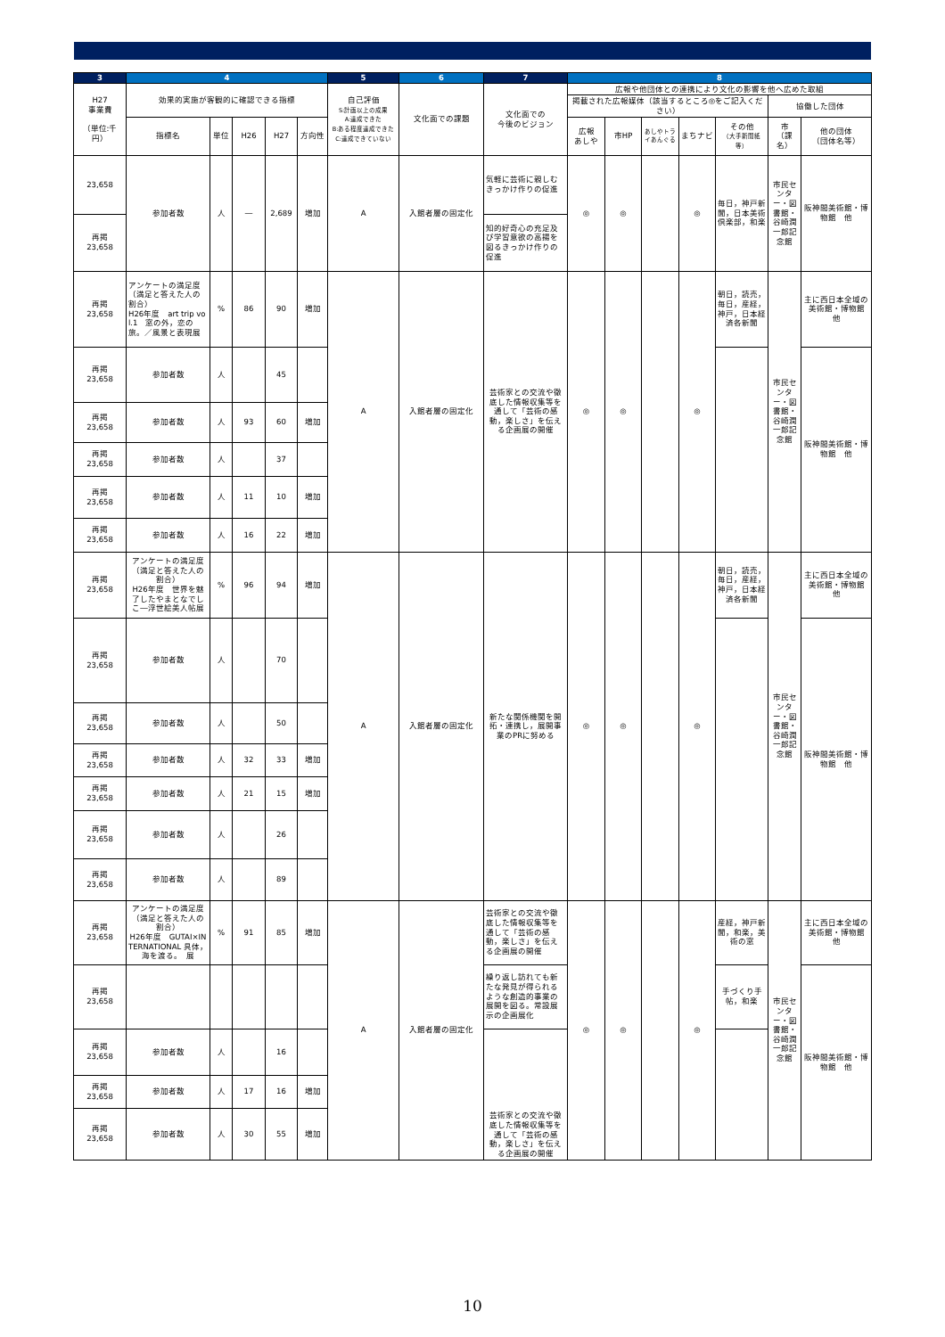| 3 | 4 | | | | | 5 | 6 | 7 | 8 | | | | | | |
| --- | --- | --- | --- | --- | --- | --- | --- | --- | --- | --- | --- | --- | --- | --- | --- |
| H27 事業費 （単位:千円） | 効果的実施が客観的に確認できる指標 | | | | | 自己評価 S:計画以上の成果 A:達成できた B:ある程度達成できた C:達成できていない | 文化面での課題 | 文化面での 今後のビジョン | 広報や他団体との連携により文化の影響を他へ広めた取組 | | | | | | |
| | | | | | | | | | 掲載された広報媒体（該当するところ◎をご記入ください） | | | | | 協働した団体 | |
| | 指標名 | 単位 | H26 | H27 | 方向性 | | | | 広報 あしや | 市HP | あしやトライあんぐる | まちナビ | その他 （大手新聞紙等） | 市 （課名） | 他の団体 （団体名等） |
| 23,658 | 参加者数 | 人 | ― | 2,689 | 増加 | A | 入館者層の固定化 | 気軽に芸術に親しむきっかけ作りの促進 | ◎ | ◎ | | ◎ | 毎日，神戸新聞，日本美術倶楽部，和楽 | 市民センター・図書館・谷崎潤一郎記念館 | 阪神間美術館・博物館 他 |
| 再掲 23,658 | | | | | | | | 知的好奇心の充足及び学習意欲の高揚を図るきっかけ作りの促進 | | | | | | | |
| 再掲 23,658 | アンケートの満足度（満足と答えた人の割合） H26年度 art trip vol.1 窓の外，恋の旅。／風景と表現展 | % | 86 | 90 | 増加 | A | 入館者層の固定化 | 芸術家との交流や徹底した情報収集等を通して「芸術の感動，楽しさ」を伝える企画展の開催 | ◎ | ◎ | | ◎ | 朝日，読売，毎日，産経，神戸，日本経済各新聞 | 市民センター・図書館・谷崎潤一郎記念館 | 主に西日本全域の美術館・博物館 他 |
| 再掲 23,658 | 参加者数 | 人 | | 45 | | | | | | | | | | | 阪神間美術館・博物館 他 |
| 再掲 23,658 | 参加者数 | 人 | 93 | 60 | 増加 | | | | | | | | | | |
| 再掲 23,658 | 参加者数 | 人 | | 37 | | | | | | | | | | | |
| 再掲 23,658 | 参加者数 | 人 | 11 | 10 | 増加 | | | | | | | | | | |
| 再掲 23,658 | 参加者数 | 人 | 16 | 22 | 増加 | | | | | | | | | | |
| 再掲 23,658 | アンケートの満足度（満足と答えた人の割合） H26年度 世界を魅了したやまとなでしこ―浮世絵美人帖展 | % | 96 | 94 | 増加 | A | 入館者層の固定化 | 新たな関係機関を開拓・連携し，展開事業のPRに努める | ◎ | ◎ | | ◎ | 朝日，読売，毎日，産経，神戸，日本経済各新聞 | 市民センター・図書館・谷崎潤一郎記念館 | 主に西日本全域の美術館・博物館 他 |
| 再掲 23,658 | 参加者数 | 人 | | 70 | | | | | | | | | | | 阪神間美術館・博物館 他 |
| 再掲 23,658 | 参加者数 | 人 | | 50 | | | | | | | | | | | |
| 再掲 23,658 | 参加者数 | 人 | 32 | 33 | 増加 | | | | | | | | | | |
| 再掲 23,658 | 参加者数 | 人 | 21 | 15 | 増加 | | | | | | | | | | |
| 再掲 23,658 | 参加者数 | 人 | | 26 | | | | | | | | | | | |
| 再掲 23,658 | 参加者数 | 人 | | 89 | | | | | | | | | | | |
| 再掲 23,658 | アンケートの満足度（満足と答えた人の割合） H26年度 GUTAI×INTERNATIONAL 具体，海を渡る。 展 | % | 91 | 85 | 増加 | A | 入館者層の固定化 | 芸術家との交流や徹底した情報収集等を通して「芸術の感動，楽しさ」を伝える企画展の開催 | ◎ | ◎ | | ◎ | 産経，神戸新聞，和楽，美術の窓 | 市民センター・図書館・谷崎潤一郎記念館 | 主に西日本全域の美術館・博物館 他 |
| 再掲 23,658 | | | | | | | | 繰り返し訪れても新たな発見が得られるような創造的事業の展開を図る。常設展示の企画展化 | | | | | 手づくり手帖，和楽 | | 阪神間美術館・博物館 他 |
| 再掲 23,658 | 参加者数 | 人 | | 16 | | | | 芸術家との交流や徹底した情報収集等を通して「芸術の感動，楽しさ」を伝える企画展の開催 | | | | | | | |
| 再掲 23,658 | 参加者数 | 人 | 17 | 16 | 増加 | | | | | | | | | | |
| 再掲 23,658 | 参加者数 | 人 | 30 | 55 | 増加 | | | | | | | | | | |
10